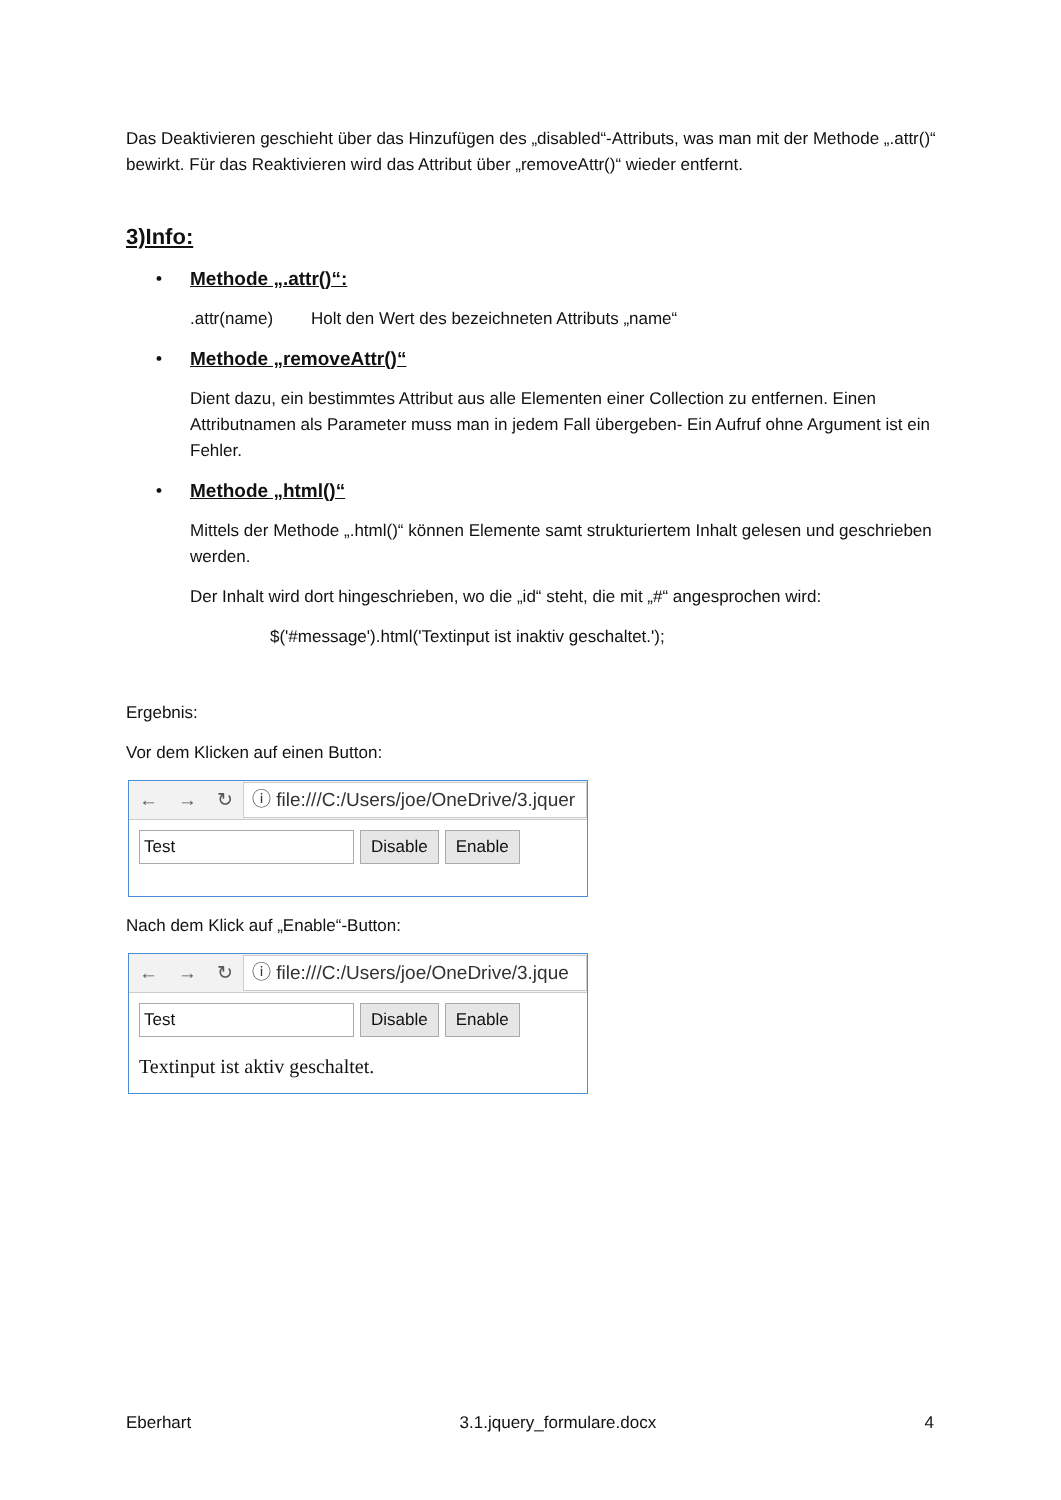Das Deaktivieren geschieht über das Hinzufügen des „disabled“-Attributs, was man mit der Methode „.attr()“ bewirkt. Für das Reaktivieren wird das Attribut über „removeAttr()“ wieder entfernt.
3)Info:
• Methode „.attr()“:
.attr(name) Holt den Wert des bezeichneten Attributs „name“
• Methode „removeAttr()“
Dient dazu, ein bestimmtes Attribut aus alle Elementen einer Collection zu entfernen. Einen Attributnamen als Parameter muss man in jedem Fall übergeben- Ein Aufruf ohne Argument ist ein Fehler.
• Methode „html()“
Mittels der Methode „.html()“ können Elemente samt strukturiertem Inhalt gelesen und geschrieben werden.
Der Inhalt wird dort hingeschrieben, wo die „id“ steht, die mit „#“ angesprochen wird:
$('#message').html('Textinput ist inaktiv geschaltet.');
Ergebnis:
Vor dem Klicken auf einen Button:
← → ↻
ⓘ file:///C:/Users/joe/OneDrive/3.jquer
Test Disable Enable
Nach dem Klick auf „Enable“-Button:
← → ↻
ⓘ file:///C:/Users/joe/OneDrive/3.jque
Test Disable Enable
Textinput ist aktiv geschaltet.
Eberhart 3.1.jquery_formulare.docx 4